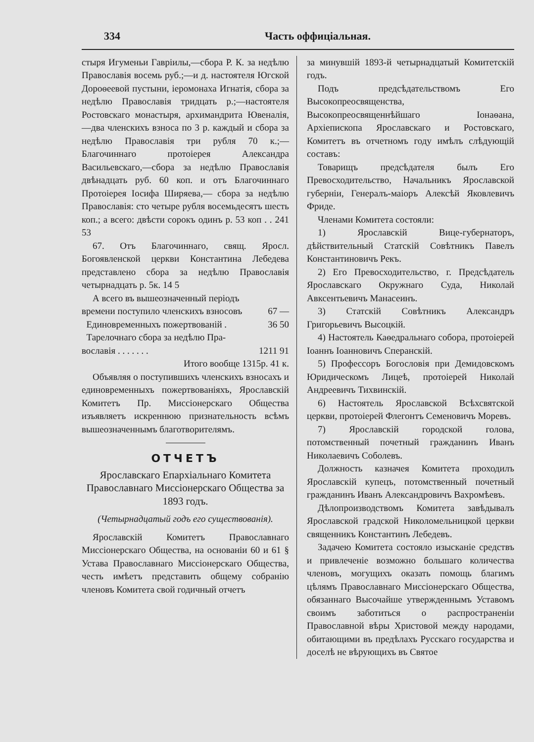334 Часть оффиціальная.
стыря Игуменьи Гавріилы,—сбора Р. К. за недѣлю Православія восемь руб.;—и д. настоятеля Югской Дороѳеевой пустыни, іеромонаха Игнатія, сбора за недѣлю Православія тридцать р.;—настоятеля Ростовскаго монастыря, архимандрита Ювеналія,—два членскихъ взноса по 3 р. каждый и сбора за недѣлю Православія три рубля 70 к.;—Благочиннаго протоіерея Александра Васильевскаго,—сбора за недѣлю Православія двѣнадцать руб. 60 коп. и отъ Благочиннаго Протоіерея Іосифа Ширяева,— сбора за недѣлю Православія: сто четыре рубля восемьдесятъ шесть коп.; а всего: двѣсти сорокъ одинъ р. 53 коп . . 241 53
67. Отъ Благочиннаго, свящ. Яросл. Богоявленской церкви Константина Лебедева представлено сбора за недѣлю Православія четырнадцать р. 5к. 14 5
А всего въ вышеозначенный періодъ
времени поступило членскихъ взносовъ 67 —
Единовременныхъ пожертвованій . 36 50
Тарелочнаго сбора за недѣлю Пра-
вославія . . . . . . . 1211 91
Итого вообще 1315р. 41 к.
Объявляя о поступившихъ членскихъ взносахъ и единовременныхъ пожертвованіяхъ, Ярославскій Комитетъ Пр. Миссіонерскаго Общества изъявляетъ искреннюю признательность всѣмъ вышеозначеннымъ благотворителямъ.
ОТЧЕТЪ
Ярославскаго Епархіальнаго Комитета Православнаго Миссіонерскаго Общества за 1893 годъ.
(Четырнадцатый годъ его существованія).
Ярославскій Комитетъ Православнаго Миссіонерскаго Общества, на основаніи 60 и 61 § Устава Православнаго Миссіонерскаго Общества, честь имѣетъ представить общему собранію членовъ Комитета свой годичный отчетъ
за минувшій 1893-й четырнадцатый Комитетскій годъ.
Подъ предсѣдательствомъ Его Высокопреосвященства, Высокопреосвященнѣйшаго Іонаѳана, Архіепископа Ярославскаго и Ростовскаго, Комитетъ въ отчетномъ году имѣлъ слѣдующій составъ:
Товарищъ предсѣдателя былъ Его Превосходительство, Начальникъ Ярославской губерніи, Генералъ-маіоръ Алексѣй Яковлевичъ Фриде.
Членами Комитета состояли:
1) Ярославскій Вице-губернаторъ, дѣйствительный Статскій Совѣтникъ Павелъ Константиновичъ Рекъ.
2) Его Превосходительство, г. Предсѣдатель Ярославскаго Окружнаго Суда, Николай Авксентьевичъ Манасеинъ.
3) Статскій Совѣтникъ Александръ Григорьевичъ Высоцкій.
4) Настоятель Каѳедральнаго собора, протоіерей Іоаннъ Іоанновичъ Сперанскій.
5) Профессоръ Богословія при Демидовскомъ Юридическомъ Лицеѣ, протоіерей Николай Андреевичъ Тихвинскій.
6) Настоятель Ярославской Всѣхсвятской церкви, протоіерей Флегонтъ Семеновичъ Моревъ.
7) Ярославскій городской голова, потомственный почетный гражданинъ Иванъ Николаевичъ Соболевъ.
Должность казначея Комитета проходилъ Ярославскій купецъ, потомственный почетный гражданинъ Иванъ Александровичъ Вахромѣевъ.
Дѣлопроизводствомъ Комитета завѣдывалъ Ярославской градской Николомельницкой церкви священникъ Константинъ Лебедевъ.
Задачею Комитета состояло изысканіе средствъ и привлеченіе возможно большаго количества членовъ, могущихъ оказать помощь благимъ цѣлямъ Православнаго Миссіонерскаго Общества, обязаннаго Высочайше утвержденнымъ Уставомъ своимъ заботиться о распространеніи Православной вѣры Христовой между народами, обитающими въ предѣлахъ Русскаго государства и доселѣ не вѣрующихъ въ Святое